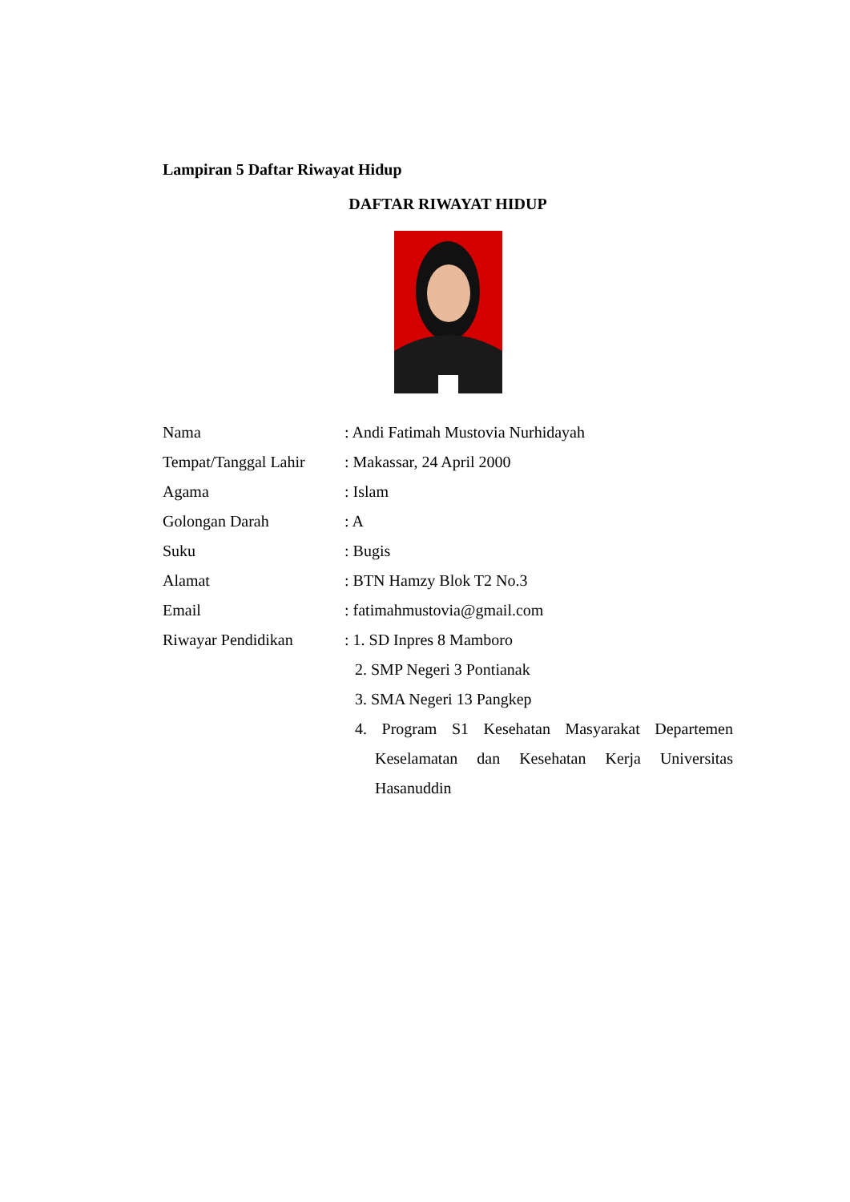Lampiran 5 Daftar Riwayat Hidup
DAFTAR RIWAYAT HIDUP
Nama : Andi Fatimah Mustovia Nurhidayah
Tempat/Tanggal Lahir
: Makassar, 24 April 2000
Agama : Islam
Golongan Darah : A
Suku : Bugis
Alamat : BTN Hamzy Blok T2 No.3
Email : fatimahmustovia@gmail.com
Riwayar Pendidikan : 1. SD Inpres 8 Mamboro
2. SMP Negeri 3 Pontianak
3. SMA Negeri 13 Pangkep
4. Program S1 Kesehatan Masyarakat Departemen Keselamatan dan Kesehatan Kerja Universitas Hasanuddin